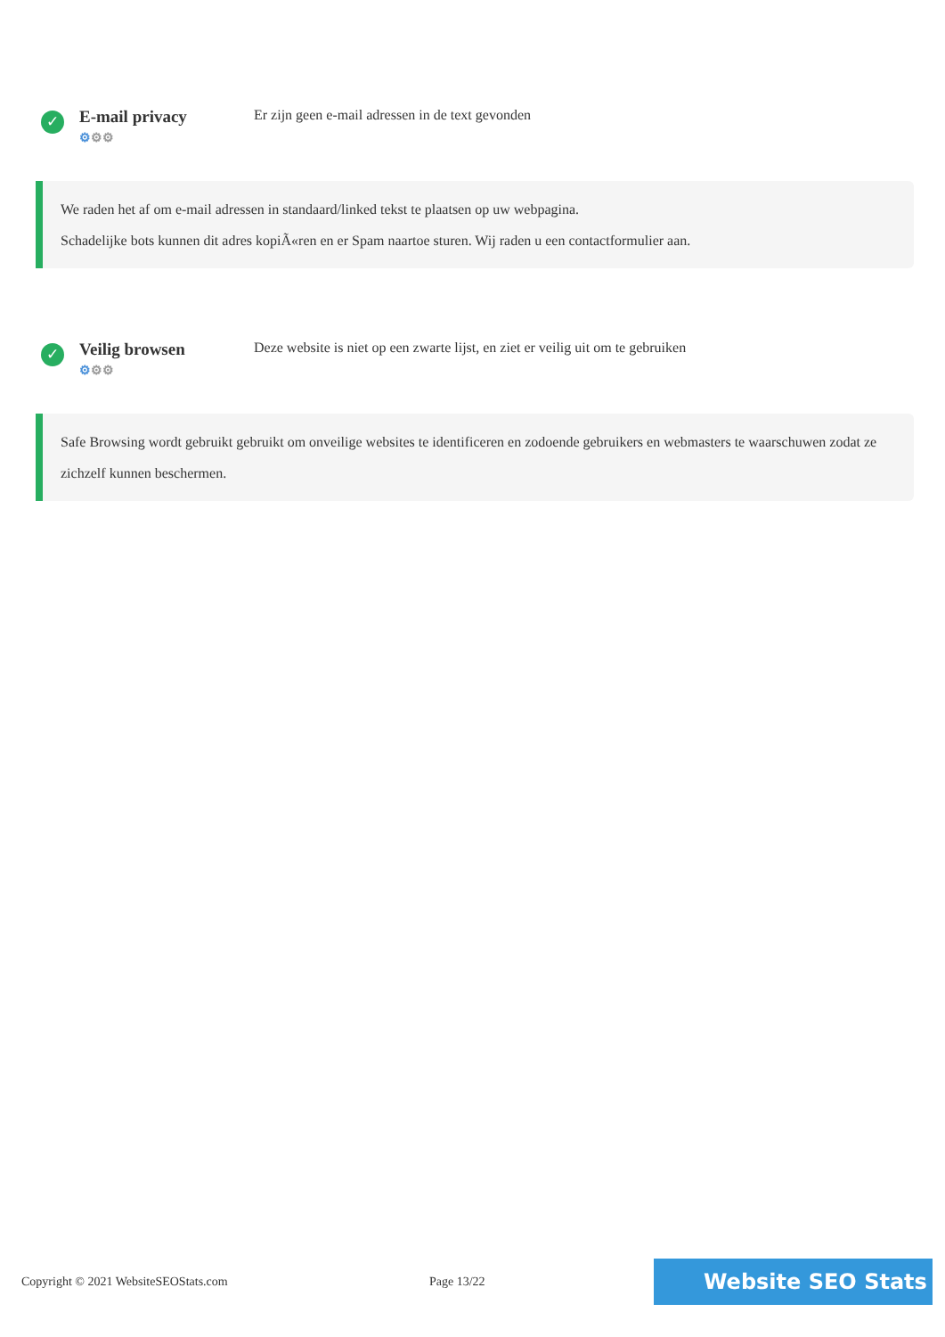✓
E-mail privacy
⚙⚙⚙
Er zijn geen e-mail adressen in de text gevonden
We raden het af om e-mail adressen in standaard/linked tekst te plaatsen op uw webpagina.
Schadelijke bots kunnen dit adres kopiÃ«ren en er Spam naartoe sturen. Wij raden u een contactformulier aan.
✓
Veilig browsen
⚙⚙⚙
Deze website is niet op een zwarte lijst, en ziet er veilig uit om te gebruiken
Safe Browsing wordt gebruikt gebruikt om onveilige websites te identificeren en zodoende gebruikers en webmasters te waarschuwen zodat ze zichzelf kunnen beschermen.
Copyright © 2021 WebsiteSEOStats.com Page 13/22
Website SEO Stats